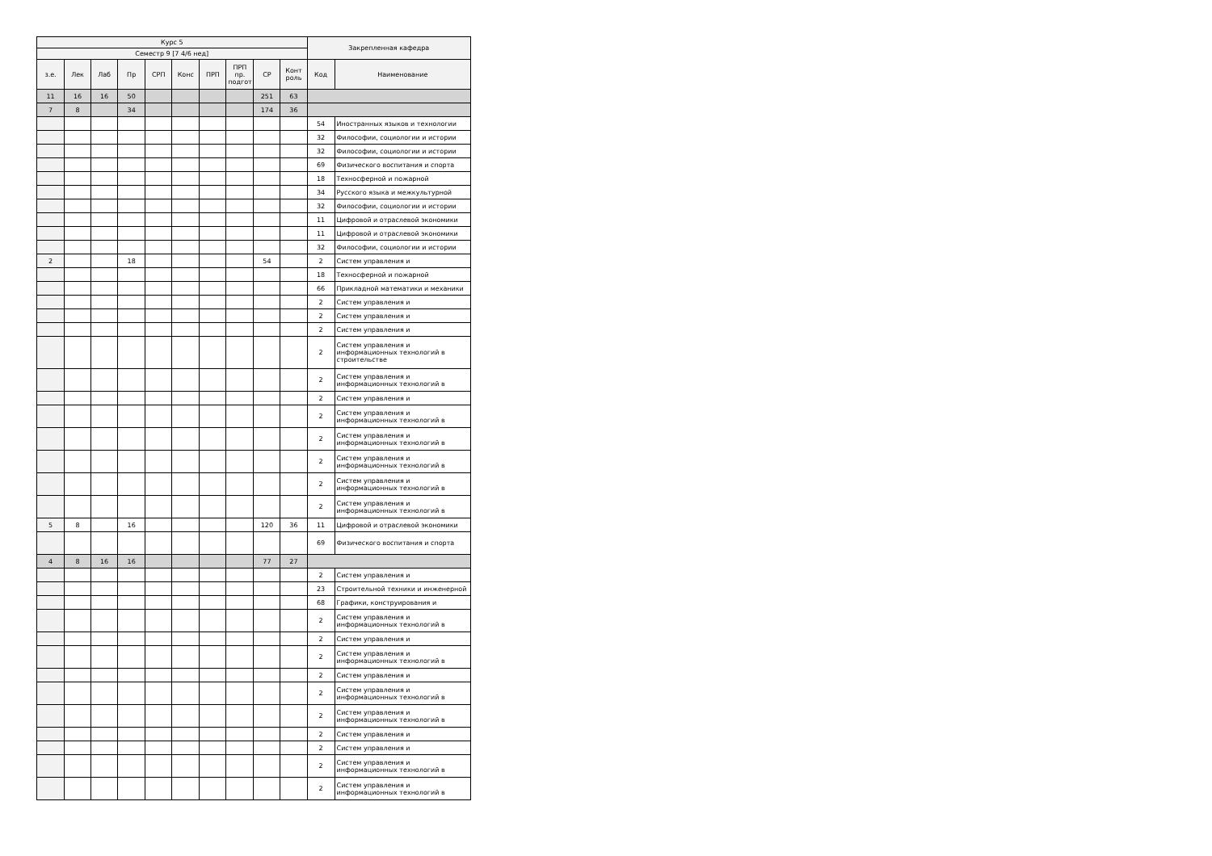| Курс 5 | | | | | | | | | | Закрепленная кафедра | |
| --- | --- | --- | --- | --- | --- | --- | --- | --- | --- | --- | --- |
| Семестр 9 [7 4/6 нед] | | | | | | | | | | | |
| з.е. | Лек | Лаб | Пр | СРП | Конс | ПРП | ПРП пр. подгот | СР | Конт роль | Код | Наименование |
| 11 | 16 | 16 | 50 | | | | | 251 | 63 | | |
| 7 | 8 | | 34 | | | | | 174 | 36 | | |
| | | | | | | | | | | 54 | Иностранных языков и технологии |
| | | | | | | | | | | 32 | Философии, социологии и истории |
| | | | | | | | | | | 32 | Философии, социологии и истории |
| | | | | | | | | | | 69 | Физического воспитания и спорта |
| | | | | | | | | | | 18 | Техносферной и пожарной |
| | | | | | | | | | | 34 | Русского языка и межкультурной |
| | | | | | | | | | | 32 | Философии, социологии и истории |
| | | | | | | | | | | 11 | Цифровой и отраслевой экономики |
| | | | | | | | | | | 11 | Цифровой и отраслевой экономики |
| | | | | | | | | | | 32 | Философии, социологии и истории |
| 2 | | | 18 | | | | | 54 | | 2 | Систем управления и |
| | | | | | | | | | | 18 | Техносферной и пожарной |
| | | | | | | | | | | 66 | Прикладной математики и механики |
| | | | | | | | | | | 2 | Систем управления и |
| | | | | | | | | | | 2 | Систем управления и |
| | | | | | | | | | | 2 | Систем управления и |
| | | | | | | | | | | 2 | Систем управления и информационных технологий в строительстве |
| | | | | | | | | | | 2 | Систем управления и информационных технологий в |
| | | | | | | | | | | 2 | Систем управления и |
| | | | | | | | | | | 2 | Систем управления и информационных технологий в |
| | | | | | | | | | | 2 | Систем управления и информационных технологий в |
| | | | | | | | | | | 2 | Систем управления и информационных технологий в |
| | | | | | | | | | | 2 | Систем управления и информационных технологий в |
| | | | | | | | | | | 2 | Систем управления и информационных технологий в |
| 5 | 8 | | 16 | | | | | 120 | 36 | 11 | Цифровой и отраслевой экономики |
| | | | | | | | | | | 69 | Физического воспитания и спорта |
| 4 | 8 | 16 | 16 | | | | | 77 | 27 | | |
| | | | | | | | | | | 2 | Систем управления и |
| | | | | | | | | | | 23 | Строительной техники и инженерной |
| | | | | | | | | | | 68 | Графики, конструирования и |
| | | | | | | | | | | 2 | Систем управления и информационных технологий в |
| | | | | | | | | | | 2 | Систем управления и |
| | | | | | | | | | | 2 | Систем управления и информационных технологий в |
| | | | | | | | | | | 2 | Систем управления и |
| | | | | | | | | | | 2 | Систем управления и информационных технологий в |
| | | | | | | | | | | 2 | Систем управления и информационных технологий в |
| | | | | | | | | | | 2 | Систем управления и |
| | | | | | | | | | | 2 | Систем управления и |
| | | | | | | | | | | 2 | Систем управления и информационных технологий в |
| | | | | | | | | | | 2 | Систем управления и информационных технологий в |